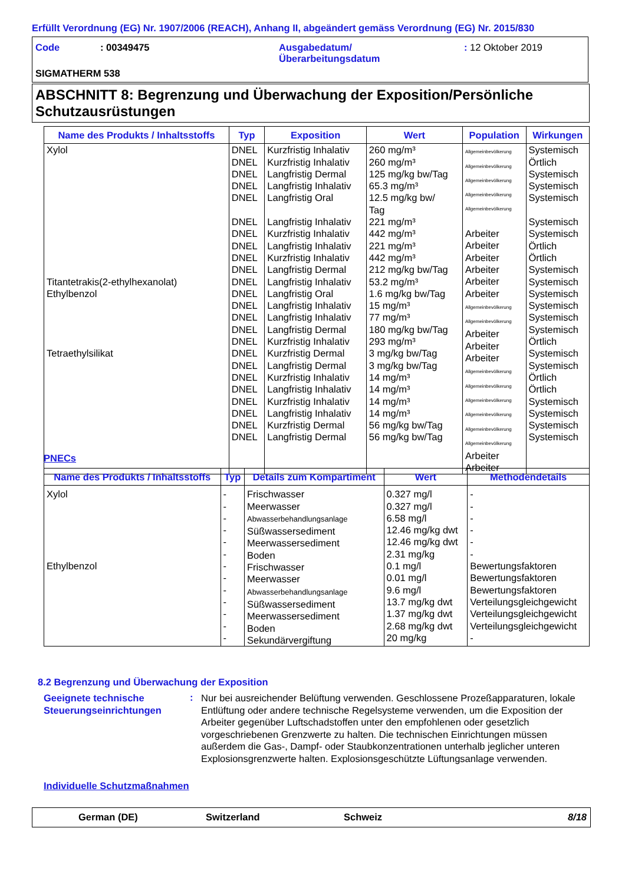Erfüllt Verordnung (EG) Nr. 1907/2006 (REACH), Anhang II, abgeändert gemäss Verordnung (EG) Nr. 2015/830
Code : 00349475
Ausgabedatum/
Überarbeitungsdatum
: 12 Oktober 2019
SIGMATHERM 538
ABSCHNITT 8: Begrenzung und Überwachung der Exposition/Persönliche Schutzausrüstungen
| Name des Produkts / Inhaltsstoffs | Typ | Exposition | Wert | Population | Wirkungen |
| --- | --- | --- | --- | --- | --- |
| Xylol Titantetrakis(2-ethylhexanolat) Ethylbenzol Tetraethylsilikat | DNEL DNEL DNEL DNEL DNEL DNEL DNEL DNEL DNEL DNEL DNEL DNEL DNEL DNEL DNEL DNEL DNEL DNEL DNEL DNEL DNEL DNEL DNEL DNEL | Kurzfristig Inhalativ Kurzfristig Inhalativ Langfristig Dermal Langfristig Inhalativ Langfristig Oral Langfristig Inhalativ Kurzfristig Inhalativ Langfristig Inhalativ Kurzfristig Inhalativ Langfristig Dermal Langfristig Inhalativ Langfristig Oral Langfristig Inhalativ Langfristig Inhalativ Langfristig Dermal Kurzfristig Inhalativ Kurzfristig Dermal Langfristig Dermal Kurzfristig Inhalativ Langfristig Inhalativ Kurzfristig Inhalativ Langfristig Inhalativ Kurzfristig Dermal Langfristig Dermal | 260 mg/m³ 260 mg/m³ 125 mg/kg bw/Tag 65.3 mg/m³ 12.5 mg/kg bw/ Tag 221 mg/m³ 442 mg/m³ 221 mg/m³ 442 mg/m³ 212 mg/kg bw/Tag 53.2 mg/m³ 1.6 mg/kg bw/Tag 15 mg/m³ 77 mg/m³ 180 mg/kg bw/Tag 293 mg/m³ 3 mg/kg bw/Tag 3 mg/kg bw/Tag 14 mg/m³ 14 mg/m³ 14 mg/m³ 14 mg/m³ 56 mg/kg bw/Tag 56 mg/kg bw/Tag | Allgemeinbevölkerung Allgemeinbevölkerung Allgemeinbevölkerung Allgemeinbevölkerung Allgemeinbevölkerung Arbeiter Arbeiter Arbeiter Arbeiter Arbeiter Arbeiter Allgemeinbevölkerung Allgemeinbevölkerung Arbeiter Arbeiter Arbeiter Allgemeinbevölkerung Allgemeinbevölkerung Allgemeinbevölkerung Allgemeinbevölkerung Allgemeinbevölkerung Allgemeinbevölkerung Arbeiter Arbeiter | Systemisch Örtlich Systemisch Systemisch Systemisch Systemisch Systemisch Örtlich Örtlich Systemisch Systemisch Systemisch Systemisch Systemisch Systemisch Örtlich Systemisch Systemisch Örtlich Örtlich Systemisch Systemisch Systemisch Systemisch |
PNECs
| Name des Produkts / Inhaltsstoffs | Typ | Details zum Kompartiment | Wert | Methodendetails |
| --- | --- | --- | --- | --- |
| Xylol Ethylbenzol | - - - - - - - - - - - - - | Frischwasser Meerwasser Abwasserbehandlungsanlage Süßwassersediment Meerwassersediment Boden Frischwasser Meerwasser Abwasserbehandlungsanlage Süßwassersediment Meerwassersediment Boden Sekundärvergiftung | 0.327 mg/l 0.327 mg/l 6.58 mg/l 12.46 mg/kg dwt 12.46 mg/kg dwt 2.31 mg/kg 0.1 mg/l 0.01 mg/l 9.6 mg/l 13.7 mg/kg dwt 1.37 mg/kg dwt 2.68 mg/kg dwt 20 mg/kg | - - - - - - Bewertungsfaktoren Bewertungsfaktoren Bewertungsfaktoren Verteilungsgleichgewicht Verteilungsgleichgewicht Verteilungsgleichgewicht - |
8.2 Begrenzung und Überwachung der Exposition
Geeignete technische
Steuerungseinrichtungen
:
Nur bei ausreichender Belüftung verwenden. Geschlossene Prozeßapparaturen, lokale Entlüftung oder andere technische Regelsysteme verwenden, um die Exposition der Arbeiter gegenüber Luftschadstoffen unter den empfohlenen oder gesetzlich vorgeschriebenen Grenzwerte zu halten. Die technischen Einrichtungen müssen außerdem die Gas-, Dampf- oder Staubkonzentrationen unterhalb jeglicher unteren Explosionsgrenzwerte halten. Explosionsgeschützte Lüftungsanlage verwenden.
Individuelle Schutzmaßnahmen
German (DE) Switzerland Schweiz 8/18